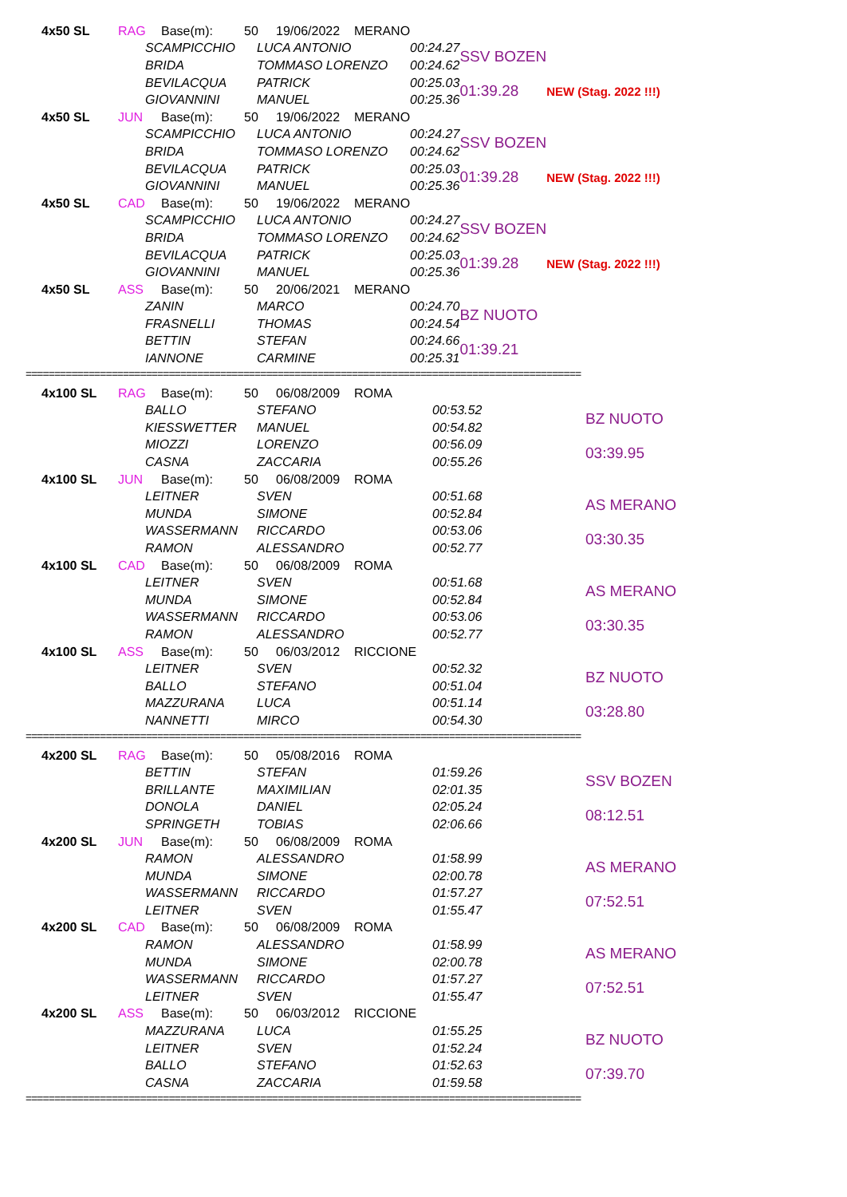| 4x50 SL | RAG | Base(m): | 50 19/06/2022 MERANO | | | |
| | SCAMPICCHIO | | LUCA ANTONIO | 00:24.27 | SSV BOZEN | |
| | BRIDA | | TOMMASO LORENZO | 00:24.62 | | |
| | BEVILACQUA | | PATRICK | 00:25.03 | 01:39.28 | NEW (Stag. 2022 !!!) |
| | GIOVANNINI | | MANUEL | 00:25.36 | | |
| 4x50 SL | JUN | Base(m): | 50 19/06/2022 MERANO | | | |
| | SCAMPICCHIO | | LUCA ANTONIO | 00:24.27 | SSV BOZEN | |
| | BRIDA | | TOMMASO LORENZO | 00:24.62 | | |
| | BEVILACQUA | | PATRICK | 00:25.03 | 01:39.28 | NEW (Stag. 2022 !!!) |
| | GIOVANNINI | | MANUEL | 00:25.36 | | |
| 4x50 SL | CAD | Base(m): | 50 19/06/2022 MERANO | | | |
| | SCAMPICCHIO | | LUCA ANTONIO | 00:24.27 | SSV BOZEN | |
| | BRIDA | | TOMMASO LORENZO | 00:24.62 | | |
| | BEVILACQUA | | PATRICK | 00:25.03 | 01:39.28 | NEW (Stag. 2022 !!!) |
| | GIOVANNINI | | MANUEL | 00:25.36 | | |
| 4x50 SL | ASS | Base(m): | 50 20/06/2021 MERANO | | | |
| | ZANIN | | MARCO | 00:24.70 | BZ NUOTO | |
| | FRASNELLI | | THOMAS | 00:24.54 | | |
| | BETTIN | | STEFAN | 00:24.66 | 01:39.21 | |
| | IANNONE | | CARMINE | 00:25.31 | | |
=================================================================================================
| 4x100 SL | RAG | Base(m): | 50 06/08/2009 ROMA | | |
| | BALLO | | STEFANO | 00:53.52 | BZ NUOTO |
| | KIESSWETTER | | MANUEL | 00:54.82 | |
| | MIOZZI | | LORENZO | 00:56.09 | 03:39.95 |
| | CASNA | | ZACCARIA | 00:55.26 | |
| 4x100 SL | JUN | Base(m): | 50 06/08/2009 ROMA | | |
| | LEITNER | | SVEN | 00:51.68 | AS MERANO |
| | MUNDA | | SIMONE | 00:52.84 | |
| | WASSERMANN | | RICCARDO | 00:53.06 | 03:30.35 |
| | RAMON | | ALESSANDRO | 00:52.77 | |
| 4x100 SL | CAD | Base(m): | 50 06/08/2009 ROMA | | |
| | LEITNER | | SVEN | 00:51.68 | AS MERANO |
| | MUNDA | | SIMONE | 00:52.84 | |
| | WASSERMANN | | RICCARDO | 00:53.06 | 03:30.35 |
| | RAMON | | ALESSANDRO | 00:52.77 | |
| 4x100 SL | ASS | Base(m): | 50 06/03/2012 RICCIONE | | |
| | LEITNER | | SVEN | 00:52.32 | BZ NUOTO |
| | BALLO | | STEFANO | 00:51.04 | |
| | MAZZURANA | | LUCA | 00:51.14 | 03:28.80 |
| | NANNETTI | | MIRCO | 00:54.30 | |
=================================================================================================
| 4x200 SL | RAG | Base(m): | 50 05/08/2016 ROMA | | |
| | BETTIN | | STEFAN | 01:59.26 | SSV BOZEN |
| | BRILLANTE | | MAXIMILIAN | 02:01.35 | |
| | DONOLA | | DANIEL | 02:05.24 | 08:12.51 |
| | SPRINGETH | | TOBIAS | 02:06.66 | |
| 4x200 SL | JUN | Base(m): | 50 06/08/2009 ROMA | | |
| | RAMON | | ALESSANDRO | 01:58.99 | AS MERANO |
| | MUNDA | | SIMONE | 02:00.78 | |
| | WASSERMANN | | RICCARDO | 01:57.27 | 07:52.51 |
| | LEITNER | | SVEN | 01:55.47 | |
| 4x200 SL | CAD | Base(m): | 50 06/08/2009 ROMA | | |
| | RAMON | | ALESSANDRO | 01:58.99 | AS MERANO |
| | MUNDA | | SIMONE | 02:00.78 | |
| | WASSERMANN | | RICCARDO | 01:57.27 | 07:52.51 |
| | LEITNER | | SVEN | 01:55.47 | |
| 4x200 SL | ASS | Base(m): | 50 06/03/2012 RICCIONE | | |
| | MAZZURANA | | LUCA | 01:55.25 | BZ NUOTO |
| | LEITNER | | SVEN | 01:52.24 | |
| | BALLO | | STEFANO | 01:52.63 | 07:39.70 |
| | CASNA | | ZACCARIA | 01:59.58 | |
=================================================================================================